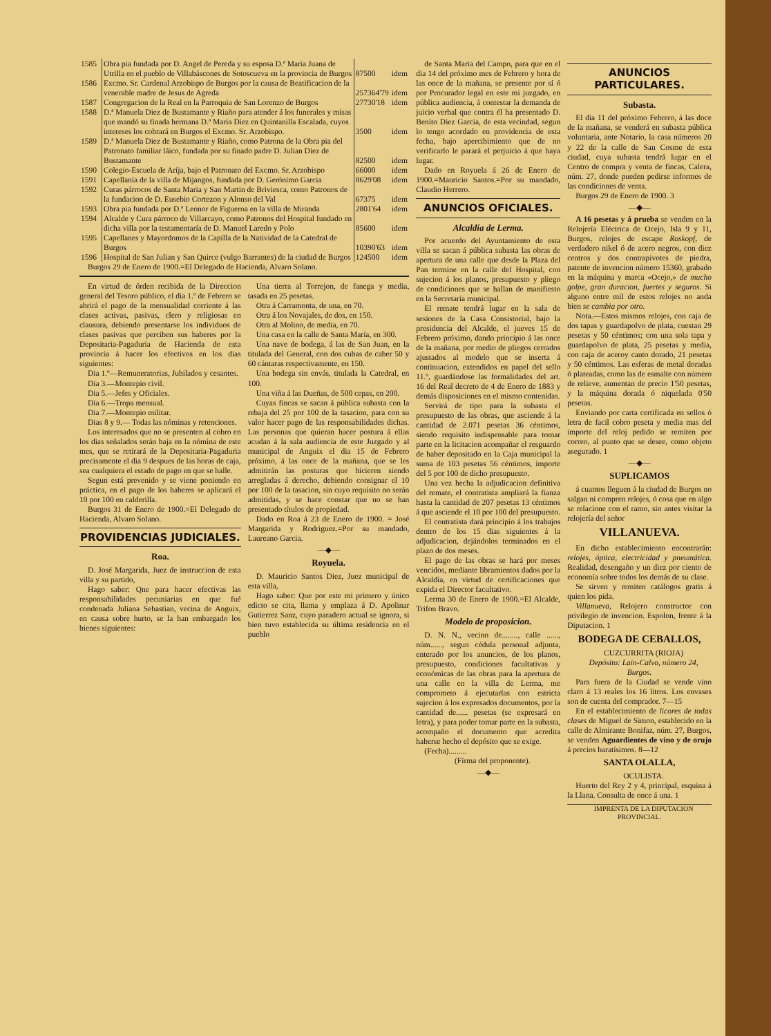| 1585 | Obra pia fundada por D. Angel de Pereda y su esposa D.ª Maria Juana de Utrilla en el pueblo de Villabáscones de Sotoscueva en la provincia de Burgos | 87500 | idem |
| 1586 | Excmo. Sr. Cardenal Arzobispo de Burgos por la causa de Beatificacion de la venerable madre de Jesus de Agreda | 257364'79 | idem |
| 1587 | Congregacion de la Real en la Parroquia de San Lorenzo de Burgos | 27730'18 | idem |
| 1588 | D.ª Manuela Diez de Bustamante y Riaño para atender á los funerales y misas que mandó su finada hermana D.ª Maria Diez en Quintanilla Escalada, cuyos intereses los cobrará en Burgos el Excmo. Sr. Arzobispo. | 3500 | idem |
| 1589 | D.ª Manuela Diez de Bustamante y Riaño, como Patrona de la Obra pia del Patronato familiar láico, fundada por su finado padre D. Julian Diez de Bustamante | 82500 | idem |
| 1590 | Colegio-Escuela de Arija, bajo el Patronato del Excmo. Sr. Arzobispo | 66000 | idem |
| 1591 | Capellanía de la villa de Mijangos, fundada por D. Gerónimo Garcia | 8629'08 | idem |
| 1592 | Curas párrocos de Santa Maria y San Martin de Briviesca, como Patronos de la fundacion de D. Eusebio Cortezon y Alonso del Val | 67375 | idem |
| 1593 | Obra pia fundada por D.ª Leonor de Figueroa en la villa de Miranda | 2801'64 | idem |
| 1594 | Alcalde y Cura párroco de Villarcayo, como Patronos del Hospital fundado en dicha villa por la testamentaría de D. Manuel Laredo y Polo | 85600 | idem |
| 1595 | Capellanes y Mayordomos de la Capilla de la Natividad de la Catedral de Burgos | 10390'63 | idem |
| 1596 | Hospital de San Julian y San Quirce (vulgo Barrantes) de la ciudad de Burgos | 124500 | idem |
Burgos 29 de Enero de 1900.=El Delegado de Hacienda, Alvaro Solano.
En virtud de órden recibida de la Direccion general del Tesoro público, el dia 1.º de Febrero se abrirá el pago de la mensualidad corriente á las clases activas, pasivas, clero y religiosas en clausura, debiendo presentarse los individuos de clases pasivas que perciben sus haberes por la Depositaria-Pagaduria de Hacienda de esta provincia á hacer los efectivos en los dias siguientes:
Dia 1.º—Remuneratorias, Jubilados y cesantes.
Dia 3.—Montepio civil.
Dia 5.—Jefes y Oficiales.
Dia 6.—Tropa mensual.
Dia 7.—Montepio militar.
Dias 8 y 9.— Todas las nóminas y retenciones.
Los interesados que no se presenten al cobro en los dias señalados serán baja en la nómina de este mes, que se retirará de la Depositaria-Pagaduria precisamente el dia 9 despues de las horas de caja, sea cualquiera el estado de pago en que se halle.
Segun está prevenido y se viene poniendo en práctica, en el pago de los haberes se aplicará el 10 por 100 en calderilla.
Burgos 31 de Enero de 1900.=El Delegado de Hacienda, Alvaro Solano.
PROVIDENCIAS JUDICIALES.
Roa.
D. José Margarida, Juez de instruccion de esta villa y su partido,
Hago saber: Qne para hacer efectivas las responsabilidades pecuniarias en que fué condenada Juliana Sebastian, vecina de Anguix, en causa sobre hurto, se la han embargado los bienes siguientes:
Una tierra al Torrejon, de fanega y media, tasada en 25 pesetas.
Otra á Carramonta, de una, en 70.
Otra á los Novajales, de dos, en 150.
Otra al Molino, de media, en 70.
Una casa en la calle de Santa Maria, en 300.
Una nave de bodega, á las de San Juan, en la titulada del General, con dos cubas de caber 50 y 60 cántaras respectivamente, en 150.
Una bodega sin envás, titulada la Catedral, en 100.
Una viña á las Dueñas, de 500 cepas, en 200.
Cuyas fincas se sacan á pública subasta con la rebaja del 25 por 100 de la tasacion, para con su valor hacer pago de las responsabilidades dichas. Las personas que quieran hacer postura á ellas acudan á la sala audiencia de este Juzgado y al municipal de Anguix el dia 15 de Febrero próximo, á las once de la mañana, que se les admitirán las posturas que hicieren siendo arregladas á derecho, debiendo consignar el 10 por 100 de la tasacion, sin cuyo requisito no serán admitidas, y se hace constar que no se han presentado títulos de propiedad.
Dado en Roa á 23 de Enero de 1900. = José Margarida y Rodriguez.=Por su mandado, Laureano Garcia.
—◆—
Royuela.
D. Mauricio Santos Diez, Juez municipal de esta villa,
Hago saber: Que por este mi primero y único edicto se cita, llama y emplaza á D. Apolinar Gutierrez Sanz, cuyo paradero actual se ignora, si bien tuvo establecida su última residencia en el pueblo
de Santa Maria del Campo, para que en el dia 14 del próximo mes de Febrero y hora de las once de la mañana, se presente por sí ó por Procurador legal en este mi juzgado, en pública audiencia, á contestar la demanda de juicio verbal que contra él ha presentado D. Benito Diez Garcia, de esta vecindad, segun lo tengo acordado en providencia de esta fecha, bajo apercibimiento que de no verificarlo le parará el perjuicio á que haya lugar.
Dado en Royuela á 26 de Enero de 1900.=Mauricio Santos.=Por su mandado, Claudio Herrero.
ANUNCIOS OFICIALES.
Alcaldía de Lerma.
Por acuerdo del Ayuntamiento de esta villa se sacan á pública subasta las obras de apertura de una calle que desde la Plaza del Pan termine en la calle del Hospital, con sujecion á los planos, presupuesto y pliego de condiciones que se hallan de manifiesto en la Secretaría municipal.
El remate tendrá lugar en la sala de sesiones de la Casa Consistorial, bajo la presidencia del Alcalde, el jueves 15 de Febrero próximo, dando principio á las once de la mañana, por medio de pliegos cerrados ajustados al modelo que se inserta á continuacion, extendidos en papel del sello 11.º, guardándose las formalidades del art. 16 del Real decreto de 4 de Enero de 1883 y demás disposiciones en el mismo contenidas.
Servirá de tipo para la subasta el presupuesto de las obras, que asciende á la cantidad de 2.071 pesetas 36 céntimos, siendo requisito indispensable para tomar parte en la licitacion acompañar el resguardo de haber depositado en la Caja municipal la suma de 103 pesetas 56 céntimos, importe del 5 por 100 de dicho presupuesto.
Una vez hecha la adjudicacion definitiva del remate, el contratista ampliará la fianza hasta la cantidad de 207 pesetas 13 céntimos á que asciende el 10 por 100 del presupuesto.
El contratista dará principio á los trabajos dentro de los 15 dias siguientes á la adjudicacion, dejándolos terminados en el plazo de dos meses.
El pago de las obras se hará por meses vencidos, mediante libramientos dados por la Alcaldía, en virtud de certificaciones que expida el Director facultativo.
Lerma 30 de Enero de 1900.=El Alcalde, Trifon Bravo.
Modelo de proposicion.
D. N. N., vecino de........, calle ......, núm......, segun cédula personal adjunta, enterado por los anuncios, de los planos, presupuesto, condiciones facultativas y económicas de las obras para la apertura de una calle en la villa de Lerma, me comprometo á ejecutarlas con estricta sujecion á los expresados documentos, por la cantidad de...... pesetas (se expresará en letra), y para poder tomar parte en la subasta, acompaño el documento que acredita haberse hecho el depósito que se exige.
(Fecha).........
(Firma del proponente).
—◆—
ANUNCIOS PARTICULARES.
Subasta.
El dia 11 del próximo Febrero, á las doce de la mañana, se venderá en subasta pública voluntaria, ante Notario, la casa números 20 y 22 de la calle de San Cosme de esta ciudad, cuya subasta tendrá lugar en el Centro de compra y venta de fincas, Calera, núm. 27, donde pueden pedirse informes de las condiciones de venta.
Burgos 29 de Enero de 1900. 3
—◆—
A 16 pesetas y á prueba se venden en la Relojería Eléctrica de Ocejo, Isla 9 y 11, Burgos, relojes de escape Roskopf, de verdadero nikel ó de acero negros, con diez centros y dos contrapivotes de piedra, patente de invencion número 15360, grabado en la máquina y marca «Ocejo,» de mucho golpe, gran duracion, fuertes y seguros. Si alguno entre mil de estos relojes no anda bien se cambia por otro.
Nota.—Estos mismos relojes, con caja de dos tapas y guardapolvo de plata, cuestan 29 pesetas y 50 céntimos; con una sola tapa y guardapolvo de plata, 25 pesetas y media, con caja de aceroy canto dorado, 21 pesetas y 50 céntimos. Las esferas de metal doradas ó plateadas, como las de esmalte con número de relieve, aumentan de precio 1'50 pesetas, y la máquina dorada ó niquelada 0'50 pesetas.
Enviando por carta certificada en sellos ó letra de facil cobro peseta y media mas del importe del reloj pedido se remiten por correo, al punto que se desee, como objeto asegurado. 1
—◆—
SUPLICAMOS
á cuantos lleguen á la ciudad de Burgos no salgan ni compren relojes, ó cosa que en algo se relacione con el ramo, sin antes visitar la relojería del señor
VILLANUEVA.
En dicho establecimiento encontrarán: relojes, óptica, electricidad y pneumática. Realidad, desengaño y un diez por ciento de economía sobre todos los demás de su clase.
Se sirven y remiten catálogos gratis á quien los pida.
Villanueva, Relojero constructor con privilegio de invencion. Espolon, frente á la Diputacion. 1
BODEGA DE CEBALLOS,
CUZCURRITA (RIOJA)
Depósito: Lain-Calvo, número 24, Burgos.
Para fuera de la Ciudad se vende vino claro á 13 reales los 16 litros. Los envases son de cuenta del comprador. 7—15
En el establecimiento de licores de todas clases de Miguel de Simon, establecido en la calle de Almirante Bonifaz, núm. 27, Burgos, se venden Aguardientes de vino y de orujo á precios baratísimos. 8—12
SANTA OLALLA,
OCULISTA.
Huerto del Rey 2 y 4, principal, esquina á la Llana. Consulta de once á una. 1
IMPRENTA DE LA DIPUTACION PROVINCIAL.